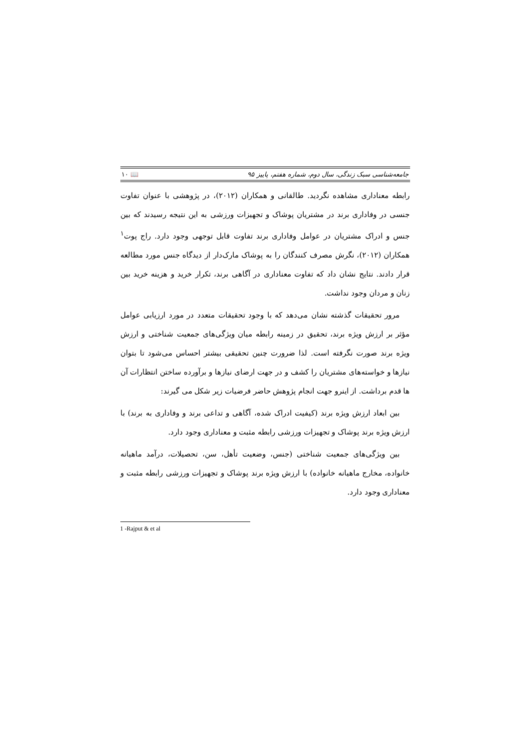جامعه‌شناسی سبک زندگی، سال دوم، شماره هفتم، پاییز ۹۵ 📖 ۱۰
رابطه معناداری مشاهده نگردید. طالقانی و همکاران (۲۰۱۲)، در پژوهشی با عنوان تفاوت جنسی در وفاداری برند در مشتریان پوشاک و تجهیزات ورزشی به این نتیجه رسیدند که بین جنس و ادراک مشتریان در عوامل وفاداری برند تفاوت قابل توجهی وجود دارد. راج پوت<sup>۱</sup> همکاران (۲۰۱۲)، نگرش مصرف کنندگان را به پوشاک مارک‌دار از دیدگاه جنس مورد مطالعه قرار دادند. نتایج نشان داد که تفاوت معناداری در آگاهی برند، تکرار خرید و هزینه خرید بین زنان و مردان وجود نداشت.
مرور تحقیقات گذشته نشان می‌دهد که با وجود تحقیقات متعدد در مورد ارزیابی عوامل مؤثر بر ارزش ویژه برند، تحقیق در زمینه رابطه میان ویژگی‌های جمعیت شناختی و ارزش ویژه برند صورت نگرفته است. لذا ضرورت چنین تحقیقی بیشتر احساس می‌شود تا بتوان نیازها و خواسته‌های مشتریان را کشف و در جهت ارضای نیازها و برآورده ساختن انتظارات آن ها قدم برداشت. از اینرو جهت انجام پژوهش حاضر فرضیات زیر شکل می گیرند:
بین ابعاد ارزش ویژه برند (کیفیت ادراک شده، آگاهی و تداعی برند و وفاداری به برند) با ارزش ویژه برند پوشاک و تجهیزات ورزشی رابطه مثبت و معناداری وجود دارد.
بین ویژگی‌های جمعیت شناختی (جنس، وضعیت تأهل، سن، تحصیلات، درآمد ماهیانه خانواده، مخارج ماهیانه خانواده) با ارزش ویژه برند پوشاک و تجهیزات ورزشی رابطه مثبت و معناداری وجود دارد.
1 -Rajput & et al